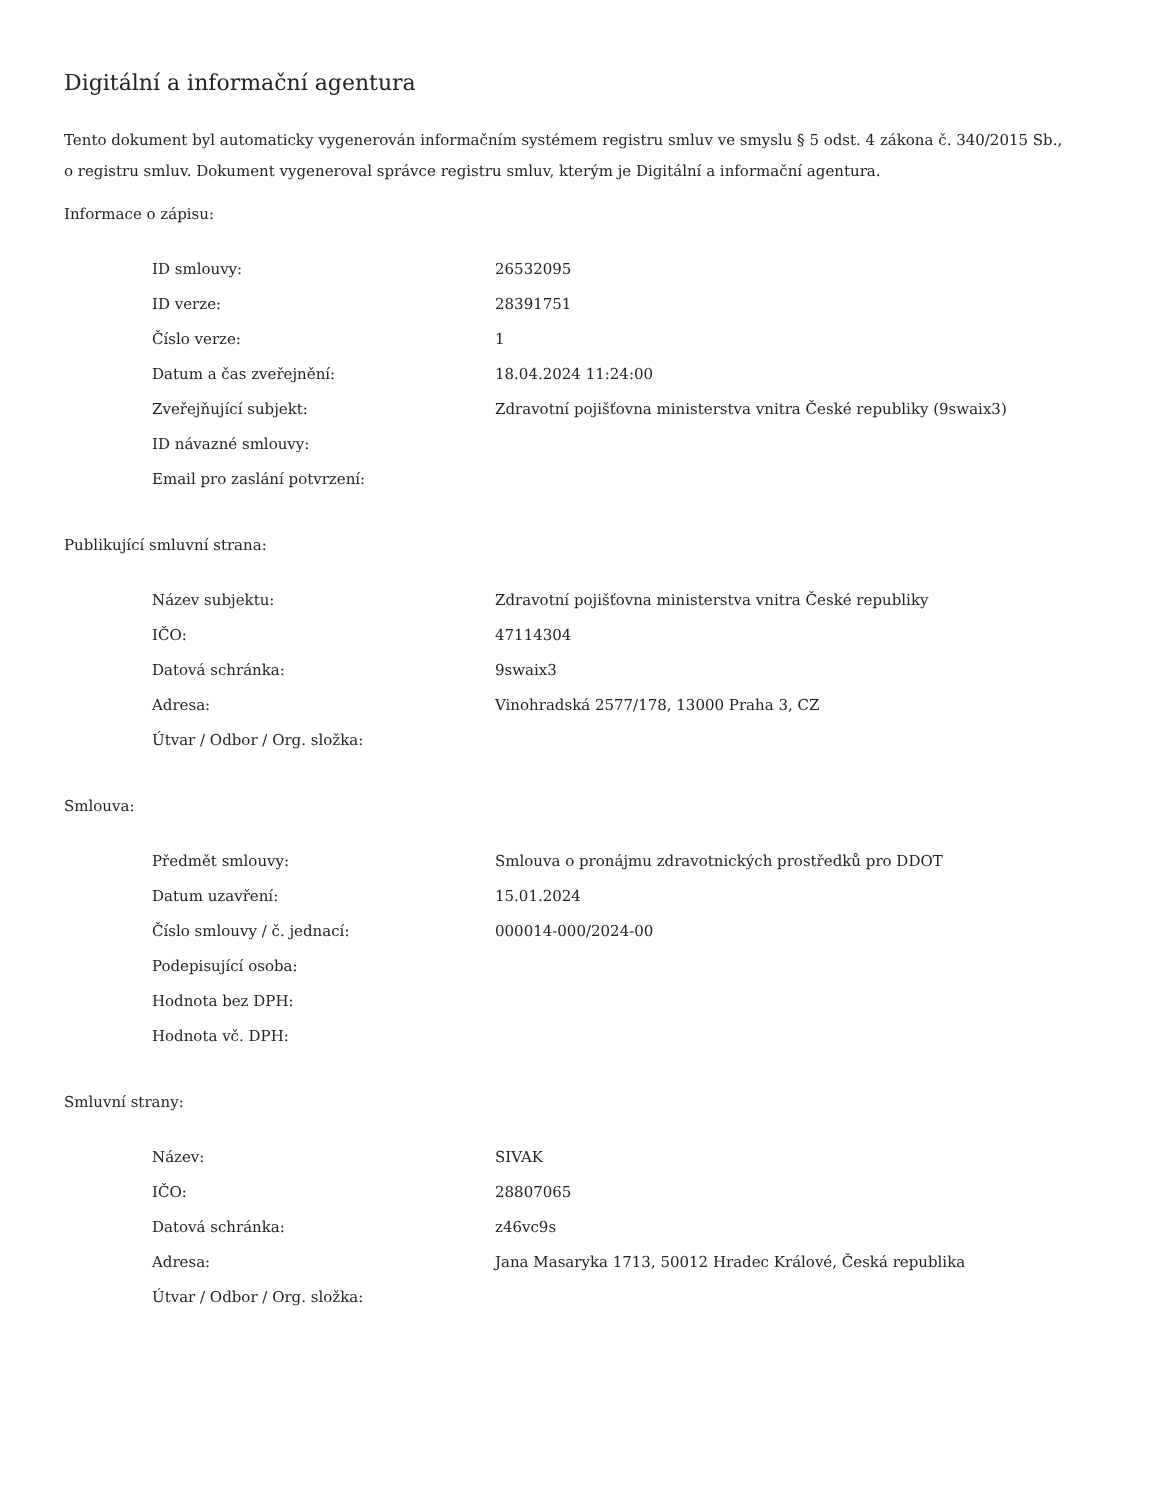Digitální a informační agentura
Tento dokument byl automaticky vygenerován informačním systémem registru smluv ve smyslu § 5 odst. 4 zákona č. 340/2015 Sb., o registru smluv. Dokument vygeneroval správce registru smluv, kterým je Digitální a informační agentura.
Informace o zápisu:
| ID smlouvy: | 26532095 |
| ID verze: | 28391751 |
| Číslo verze: | 1 |
| Datum a čas zveřejnění: | 18.04.2024 11:24:00 |
| Zveřejňující subjekt: | Zdravotní pojišťovna ministerstva vnitra České republiky (9swaix3) |
| ID návazné smlouvy: | |
| Email pro zaslání potvrzení: | |
Publikující smluvní strana:
| Název subjektu: | Zdravotní pojišťovna ministerstva vnitra České republiky |
| IČO: | 47114304 |
| Datová schránka: | 9swaix3 |
| Adresa: | Vinohradská 2577/178, 13000 Praha 3, CZ |
| Útvar / Odbor / Org. složka: | |
Smlouva:
| Předmět smlouvy: | Smlouva o pronájmu zdravotnických prostředků pro DDOT |
| Datum uzavření: | 15.01.2024 |
| Číslo smlouvy / č. jednací: | 000014-000/2024-00 |
| Podepisující osoba: | |
| Hodnota bez DPH: | |
| Hodnota vč. DPH: | |
Smluvní strany:
| Název: | SIVAK |
| IČO: | 28807065 |
| Datová schránka: | z46vc9s |
| Adresa: | Jana Masaryka 1713, 50012 Hradec Králové, Česká republika |
| Útvar / Odbor / Org. složka: | |